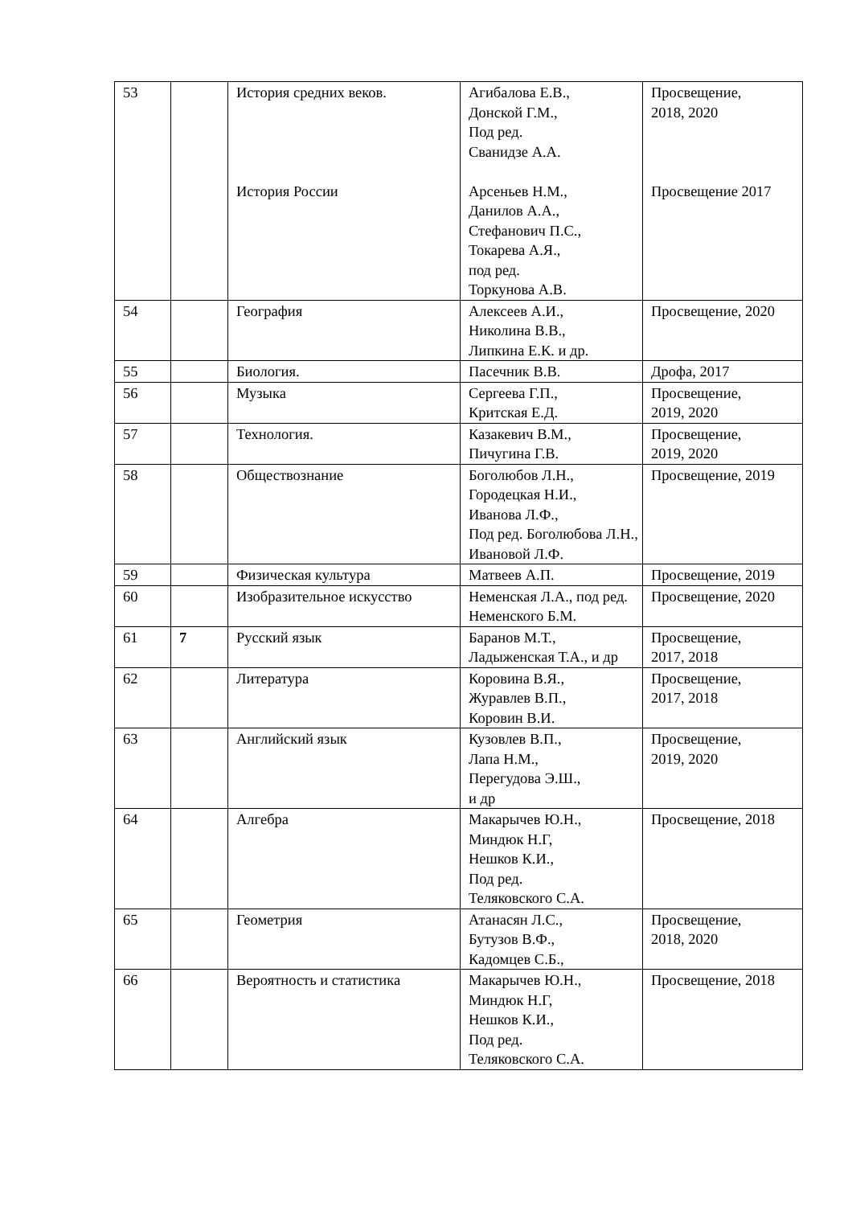| 53 | | История средних веков. История России | Агибалова Е.В., Донской Г.М., Под ред. Сванидзе А.А. Арсеньев Н.М., Данилов А.А., Стефанович П.С., Токарева А.Я., под ред. Торкунова А.В. | Просвещение, 2018, 2020 Просвещение 2017 |
| 54 | | География | Алексеев А.И., Николина В.В., Липкина Е.К. и др. | Просвещение, 2020 |
| 55 | | Биология. | Пасечник В.В. | Дрофа, 2017 |
| 56 | | Музыка | Сергеева Г.П., Критская Е.Д. | Просвещение, 2019, 2020 |
| 57 | | Технология. | Казакевич В.М., Пичугина Г.В. | Просвещение, 2019, 2020 |
| 58 | | Обществознание | Боголюбов Л.Н., Городецкая Н.И., Иванова Л.Ф., Под ред. Боголюбова Л.Н., Ивановой Л.Ф. | Просвещение, 2019 |
| 59 | | Физическая культура | Матвеев А.П. | Просвещение, 2019 |
| 60 | | Изобразительное искусство | Неменская Л.А., под ред. Неменского Б.М. | Просвещение, 2020 |
| 61 | 7 | Русский язык | Баранов М.Т., Ладыженская Т.А., и др | Просвещение, 2017, 2018 |
| 62 | | Литература | Коровина В.Я., Журавлев В.П., Коровин В.И. | Просвещение, 2017, 2018 |
| 63 | | Английский язык | Кузовлев В.П., Лапа Н.М., Перегудова Э.Ш., и др | Просвещение, 2019, 2020 |
| 64 | | Алгебра | Макарычев Ю.Н., Миндюк Н.Г, Нешков К.И., Под ред. Теляковского С.А. | Просвещение, 2018 |
| 65 | | Геометрия | Атанасян Л.С., Бутузов В.Ф., Кадомцев С.Б., | Просвещение, 2018, 2020 |
| 66 | | Вероятность и статистика | Макарычев Ю.Н., Миндюк Н.Г, Нешков К.И., Под ред. Теляковского С.А. | Просвещение, 2018 |